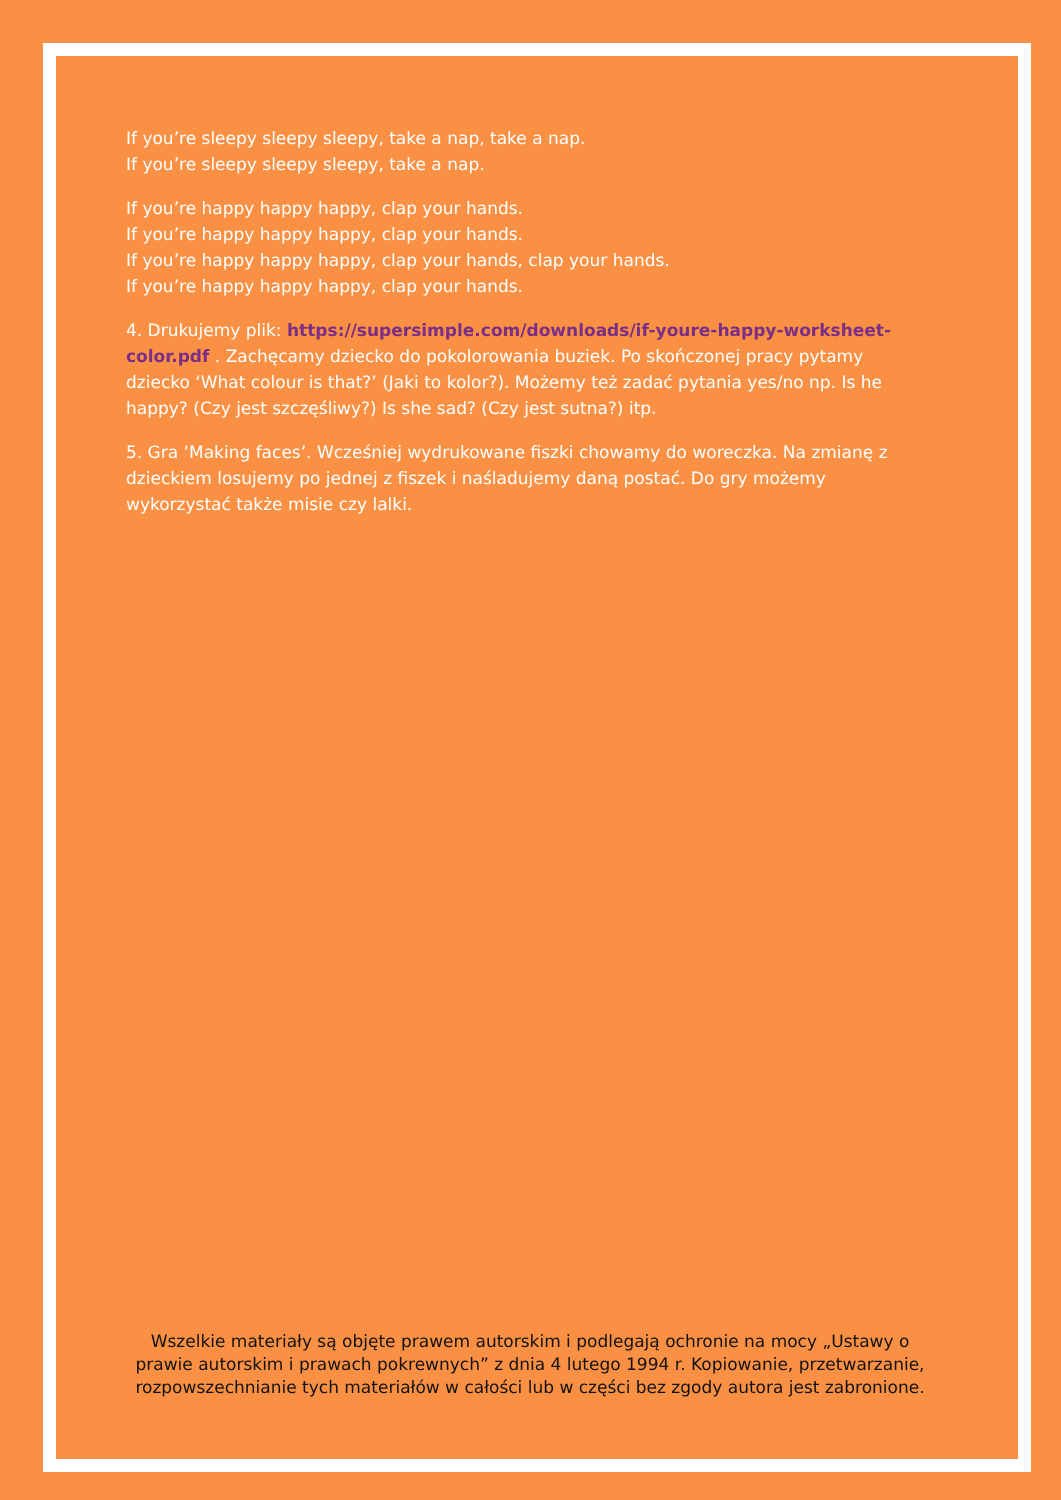If you’re sleepy sleepy sleepy, take a nap, take a nap.
If you’re sleepy sleepy sleepy, take a nap.
If you’re happy happy happy, clap your hands.
If you’re happy happy happy, clap your hands.
If you’re happy happy happy, clap your hands, clap your hands.
If you’re happy happy happy, clap your hands.
4. Drukujemy plik: https://supersimple.com/downloads/if-youre-happy-worksheet-color.pdf . Zachęcamy dziecko do pokolorowania buziek. Po skończonej pracy pytamy dziecko ‘What colour is that?’ (Jaki to kolor?). Możemy też zadać pytania yes/no np. Is he happy? (Czy jest szczęśliwy?) Is she sad? (Czy jest sutna?) itp.
5. Gra ‘Making faces’. Wcześniej wydrukowane fiszki chowamy do woreczka. Na zmianę z dzieckiem losujemy po jednej z fiszek i naśladujemy daną postać. Do gry możemy wykorzystać także misie czy lalki.
Wszelkie materiały są objęte prawem autorskim i podlegają ochronie na mocy „Ustawy o prawie autorskim i prawach pokrewnych” z dnia 4 lutego 1994 r. Kopiowanie, przetwarzanie, rozpowszechnianie tych materiałów w całości lub w części bez zgody autora jest zabronione.